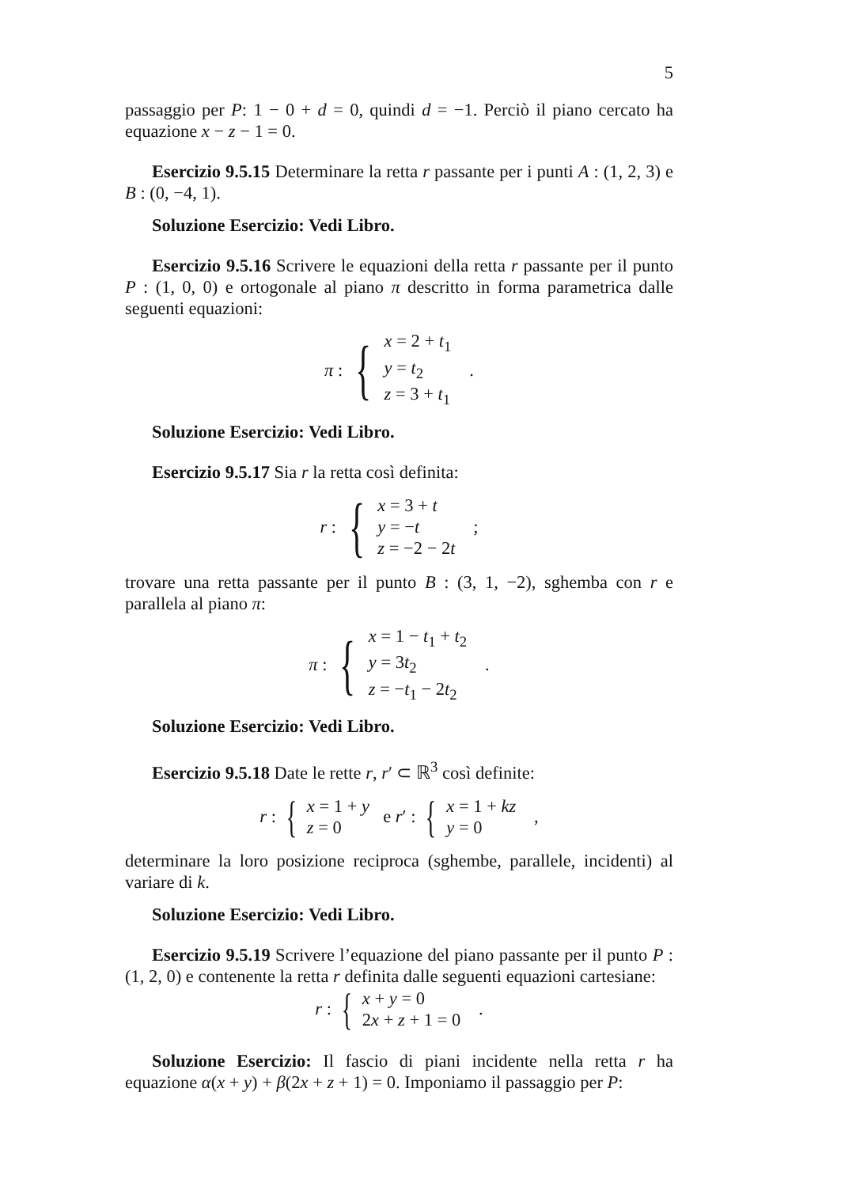5
passaggio per P: 1 − 0 + d = 0, quindi d = −1. Perciò il piano cercato ha equazione x − z − 1 = 0.
Esercizio 9.5.15 Determinare la retta r passante per i punti A : (1, 2, 3) e B : (0, −4, 1).
Soluzione Esercizio: Vedi Libro.
Esercizio 9.5.16 Scrivere le equazioni della retta r passante per il punto P : (1, 0, 0) e ortogonale al piano π descritto in forma parametrica dalle seguenti equazioni:
π : { x = 2 + t<sub>1</sub>
y = t<sub>2</sub>
z = 3 + t<sub>1</sub> .
Soluzione Esercizio: Vedi Libro.
Esercizio 9.5.17 Sia r la retta così definita:
r : { x = 3 + t
y = −t
z = −2 − 2t ;
trovare una retta passante per il punto B : (3, 1, −2), sghemba con r e parallela al piano π:
π : { x = 1 − t<sub>1</sub> + t<sub>2</sub>
y = 3t<sub>2</sub>
z = −t<sub>1</sub> − 2t<sub>2</sub> .
Soluzione Esercizio: Vedi Libro.
Esercizio 9.5.18 Date le rette r, r′ ⊂ ℝ<sup>3</sup> così definite:
r : { x = 1 + y
z = 0 e r′ : { x = 1 + kz
y = 0 ,
determinare la loro posizione reciproca (sghembe, parallele, incidenti) al variare di k.
Soluzione Esercizio: Vedi Libro.
Esercizio 9.5.19 Scrivere l’equazione del piano passante per il punto P : (1, 2, 0) e contenente la retta r definita dalle seguenti equazioni cartesiane:
r : { x + y = 0
2x + z + 1 = 0 .
Soluzione Esercizio: Il fascio di piani incidente nella retta r ha equazione α(x + y) + β(2x + z + 1) = 0. Imponiamo il passaggio per P: